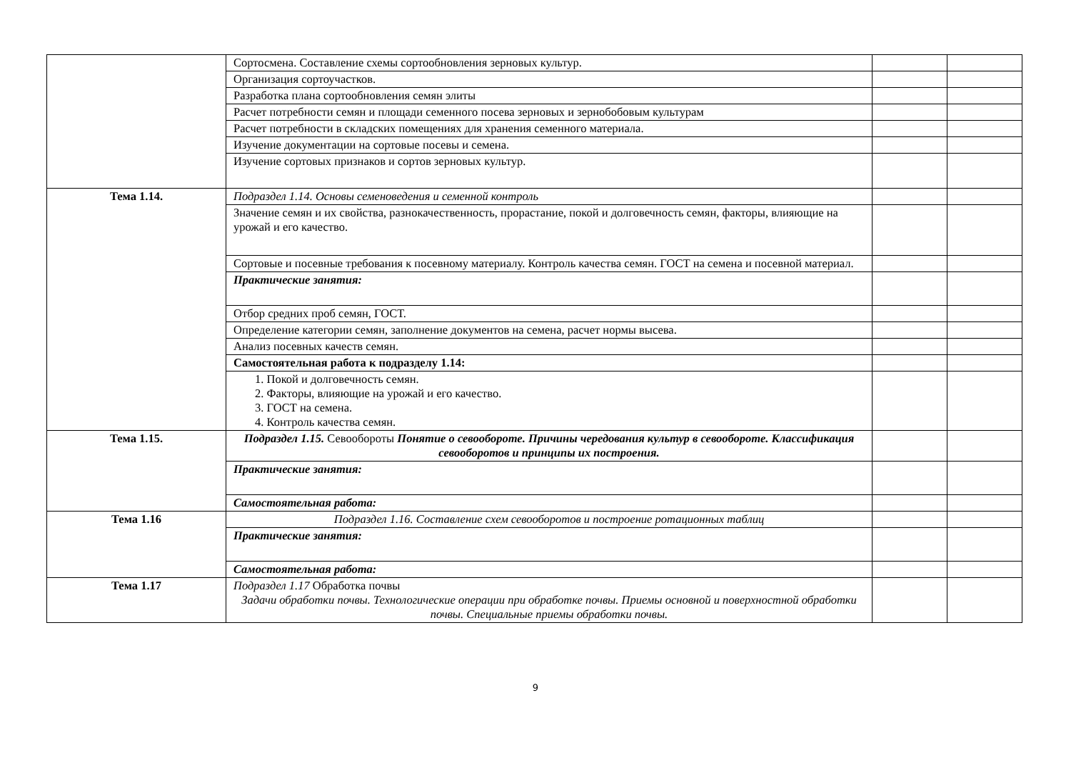| | Сортосмена. Составление схемы сортообновления зерновых культур. | | |
| | Организация сортоучастков. | | |
| | Разработка плана сортообновления семян элиты | | |
| | Расчет потребности семян и площади семенного посева зерновых и зернобобовым культурам | | |
| | Расчет потребности в складских помещениях для хранения семенного материала. | | |
| | Изучение документации на сортовые посевы и семена. | | |
| | Изучение сортовых признаков и сортов зерновых культур. | | |
| Тема 1.14. | Подраздел 1.14. Основы семеноведения и семенной контроль | | |
| | Значение семян и их свойства, разнокачественность, прорастание, покой и долговечность семян, факторы, влияющие на урожай и его качество. | | |
| | Сортовые и посевные требования к посевному материалу. Контроль качества семян. ГОСТ на семена и посевной материал. | | |
| | Практические занятия: | | |
| | Отбор средних проб семян, ГОСТ. | | |
| | Определение категории семян, заполнение документов на семена, расчет нормы высева. | | |
| | Анализ посевных качеств семян. | | |
| | Самостоятельная работа к подразделу 1.14: | | |
| | 1. Покой и долговечность семян. 2. Факторы, влияющие на урожай и его качество. 3. ГОСТ на семена. 4. Контроль качества семян. | | |
| Тема 1.15. | Подраздел 1.15. Севообороты Понятие о севообороте. Причины чередования культур в севообороте. Классификация севооборотов и принципы их построения. | | |
| | Практические занятия: | | |
| | Самостоятельная работа: | | |
| Тема 1.16 | Подраздел 1.16. Составление схем севооборотов и построение ротационных таблиц | | |
| | Практические занятия: | | |
| | Самостоятельная работа: | | |
| Тема 1.17 | Подраздел 1.17 Обработка почвы Задачи обработки почвы. Технологические операции при обработке почвы. Приемы основной и поверхностной обработки почвы. Специальные приемы обработки почвы. | | |
9